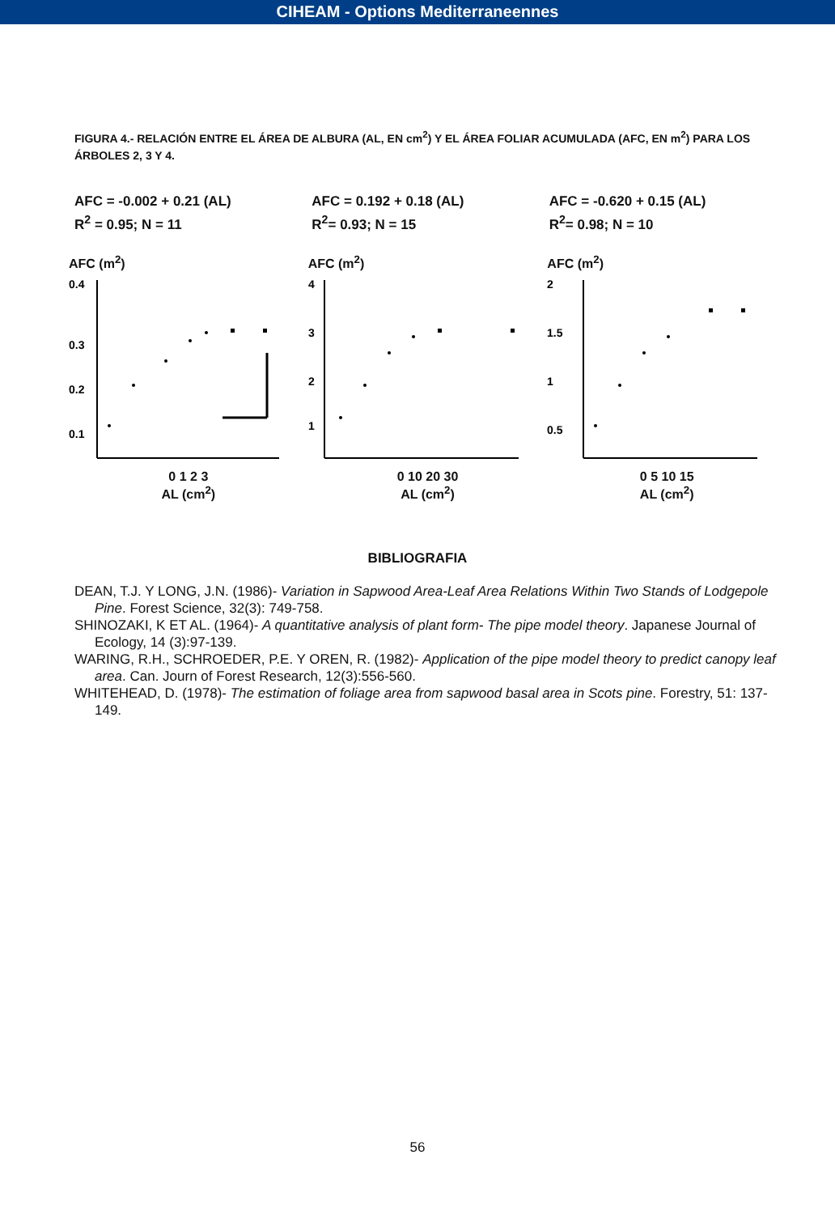CIHEAM - Options Mediterraneennes
FIGURA 4.- RELACIÓN ENTRE EL ÁREA DE ALBURA (AL, EN cm<sup>2</sup>) Y EL ÁREA FOLIAR ACUMULADA (AFC, EN m<sup>2</sup>) PARA LOS ÁRBOLES 2, 3 Y 4.
AFC = -0.002 + 0.21 (AL)
R<sup>2</sup> = 0.95; N = 11
AFC = 0.192 + 0.18 (AL)
R<sup>2</sup>= 0.93; N = 15
AFC = -0.620 + 0.15 (AL)
R<sup>2</sup>= 0.98; N = 10
AFC (m<sup>2</sup>)
0.4
0.3
0.2
0.1
0 1 2 3
AL (cm<sup>2</sup>)
AFC (m<sup>2</sup>)
4
3
2
1
0 10 20 30
AL (cm<sup>2</sup>)
AFC (m<sup>2</sup>)
2
1.5
1
0.5
0 5 10 15
AL (cm<sup>2</sup>)
BIBLIOGRAFIA
DEAN, T.J. Y LONG, J.N. (1986)- Variation in Sapwood Area-Leaf Area Relations Within Two Stands of Lodgepole Pine. Forest Science, 32(3): 749-758.
SHINOZAKI, K ET AL. (1964)- A quantitative analysis of plant form- The pipe model theory. Japanese Journal of Ecology, 14 (3):97-139.
WARING, R.H., SCHROEDER, P.E. Y OREN, R. (1982)- Application of the pipe model theory to predict canopy leaf area. Can. Journ of Forest Research, 12(3):556-560.
WHITEHEAD, D. (1978)- The estimation of foliage area from sapwood basal area in Scots pine. Forestry, 51: 137-149.
56